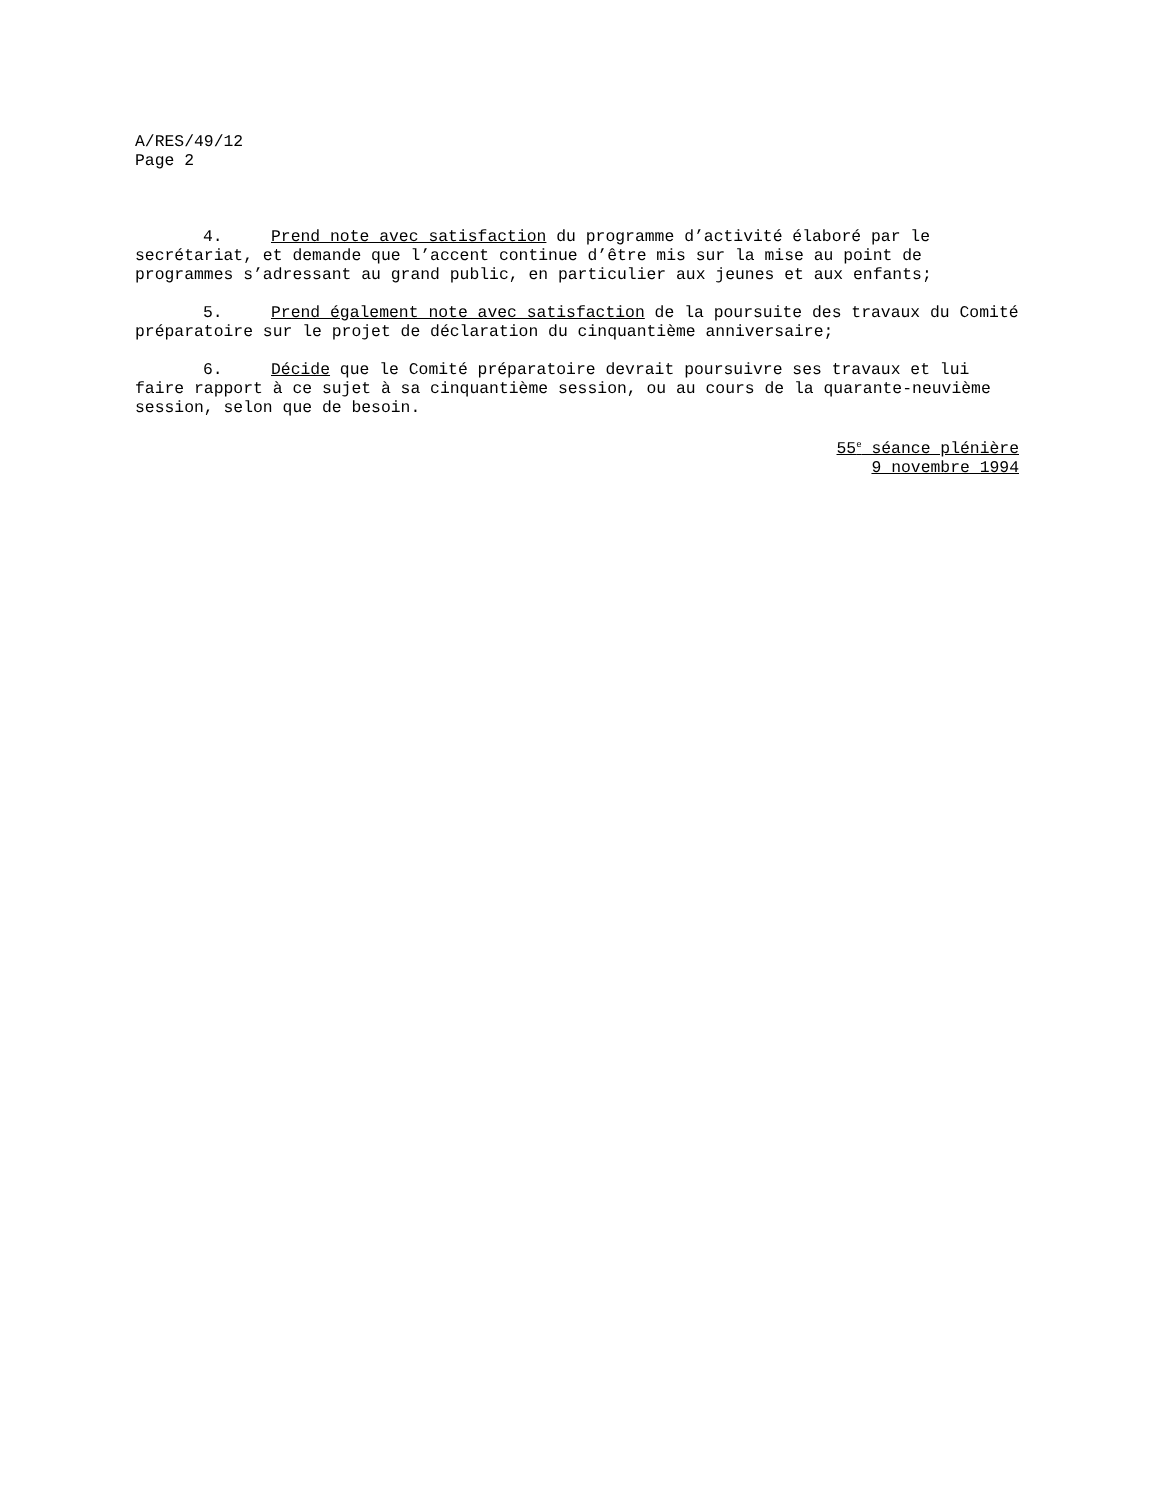A/RES/49/12
Page 2
4. Prend note avec satisfaction du programme d’activité élaboré par le secrétariat, et demande que l’accent continue d’être mis sur la mise au point de programmes s’adressant au grand public, en particulier aux jeunes et aux enfants;
5. Prend également note avec satisfaction de la poursuite des travaux du Comité préparatoire sur le projet de déclaration du cinquantième anniversaire;
6. Décide que le Comité préparatoire devrait poursuivre ses travaux et lui faire rapport à ce sujet à sa cinquantième session, ou au cours de la quarante-neuvième session, selon que de besoin.
55<sup>e</sup> séance plénière
9 novembre 1994